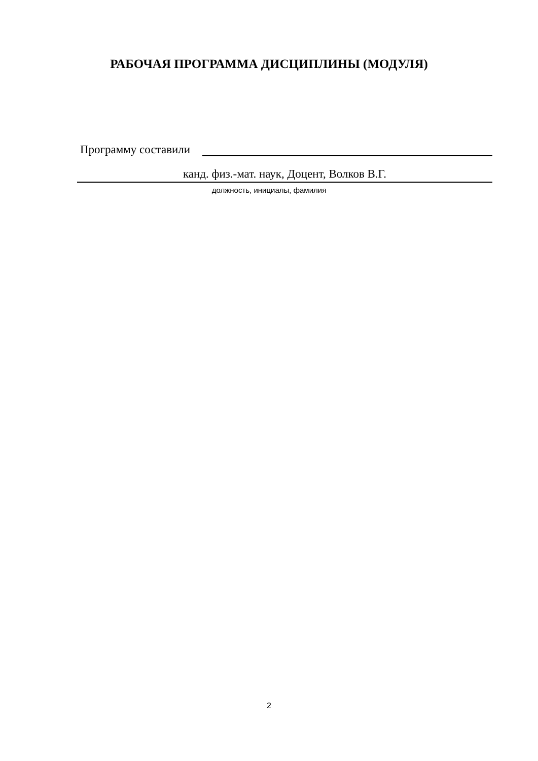РАБОЧАЯ ПРОГРАММА ДИСЦИПЛИНЫ (МОДУЛЯ)
Программу составили
канд. физ.-мат. наук, Доцент, Волков В.Г.
должность, инициалы, фамилия
2